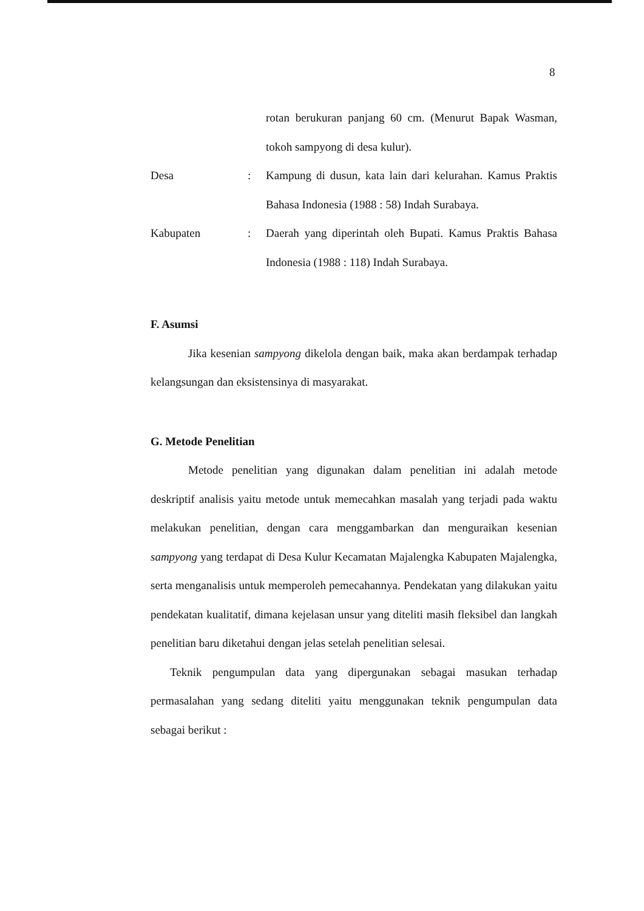8
rotan berukuran panjang 60 cm. (Menurut Bapak Wasman, tokoh sampyong di desa kulur).
Desa : Kampung di dusun, kata lain dari kelurahan. Kamus Praktis Bahasa Indonesia (1988 : 58) Indah Surabaya.
Kabupaten : Daerah yang diperintah oleh Bupati. Kamus Praktis Bahasa Indonesia (1988 : 118) Indah Surabaya.
F. Asumsi
Jika kesenian sampyong dikelola dengan baik, maka akan berdampak terhadap kelangsungan dan eksistensinya di masyarakat.
G. Metode Penelitian
Metode penelitian yang digunakan dalam penelitian ini adalah metode deskriptif analisis yaitu metode untuk memecahkan masalah yang terjadi pada waktu melakukan penelitian, dengan cara menggambarkan dan menguraikan kesenian sampyong yang terdapat di Desa Kulur Kecamatan Majalengka Kabupaten Majalengka, serta menganalisis untuk memperoleh pemecahannya. Pendekatan yang dilakukan yaitu pendekatan kualitatif, dimana kejelasan unsur yang diteliti masih fleksibel dan langkah penelitian baru diketahui dengan jelas setelah penelitian selesai.
Teknik pengumpulan data yang dipergunakan sebagai masukan terhadap permasalahan yang sedang diteliti yaitu menggunakan teknik pengumpulan data sebagai berikut :